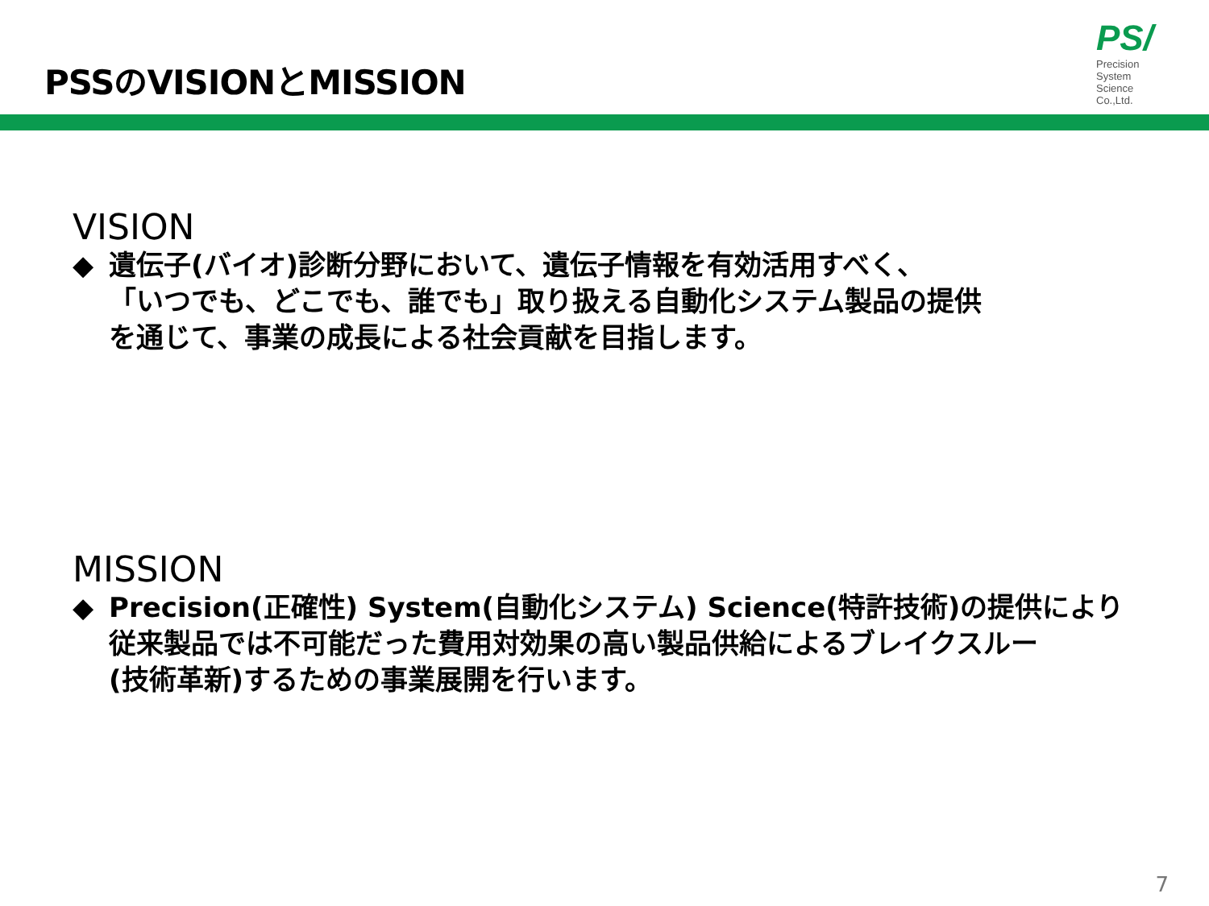PSSのVISIONとMISSION
PS/
Precision
System
Science
Co.,Ltd.
VISION
◆ 遺伝子(バイオ)診断分野において、遺伝子情報を有効活用すべく、
「いつでも、どこでも、誰でも」取り扱える自動化システム製品の提供
を通じて、事業の成長による社会貢献を目指します。
MISSION
◆ Precision(正確性) System(自動化システム) Science(特許技術)の提供により
従来製品では不可能だった費用対効果の高い製品供給によるブレイクスルー
(技術革新)するための事業展開を行います。
7